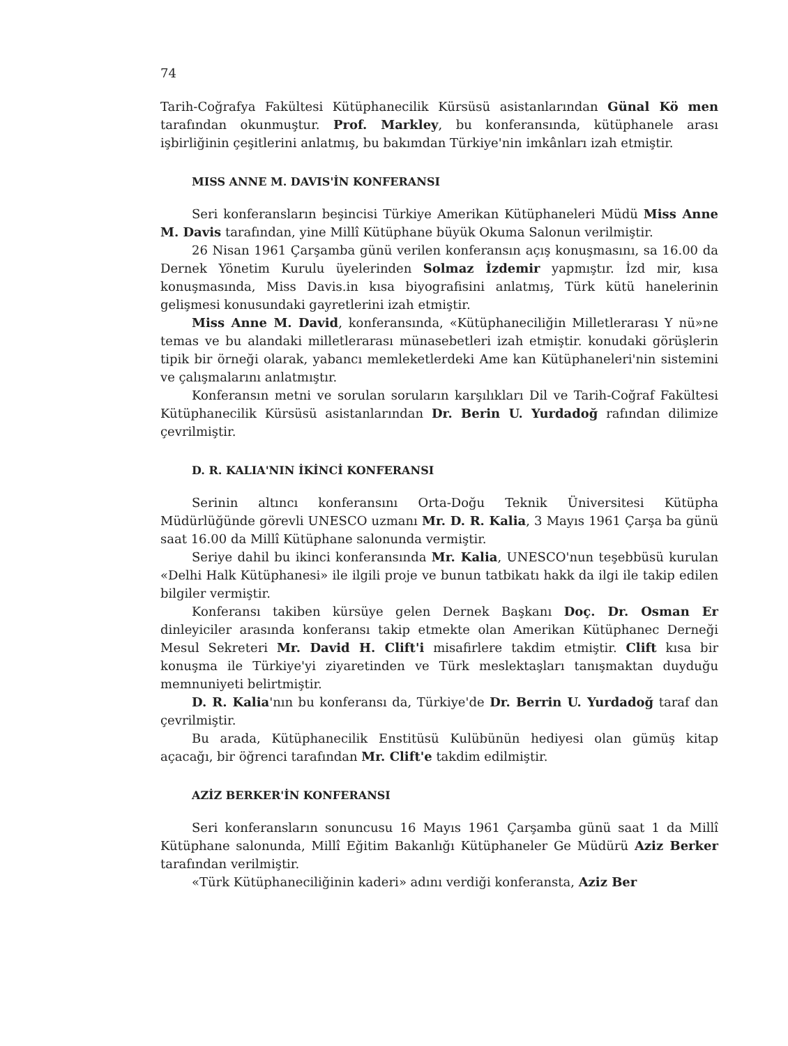74
Tarih-Coğrafya Fakültesi Kütüphanecilik Kürsüsü asistanlarından Günal Kö men tarafından okunmuştur. Prof. Markley, bu konferansında, kütüphanele arası işbirliğinin çeşitlerini anlatmış, bu bakımdan Türkiye'nin imkânları izah etmiştir.
MISS ANNE M. DAVIS'İN KONFERANSI
Seri konferansların beşincisi Türkiye Amerikan Kütüphaneleri Müdü Miss Anne M. Davis tarafından, yine Millî Kütüphane büyük Okuma Salonun verilmiştir.
26 Nisan 1961 Çarşamba günü verilen konferansın açış konuşmasını, sa 16.00 da Dernek Yönetim Kurulu üyelerinden Solmaz İzdemir yapmıştır. İzd mir, kısa konuşmasında, Miss Davis.in kısa biyografisini anlatmış, Türk kütü hanelerinin gelişmesi konusundaki gayretlerini izah etmiştir.
Miss Anne M. David, konferansında, «Kütüphaneciliğin Milletlerarası Y nü»ne temas ve bu alandaki milletlerarası münasebetleri izah etmiştir. konudaki görüşlerin tipik bir örneği olarak, yabancı memleketlerdeki Ame kan Kütüphaneleri'nin sistemini ve çalışmalarını anlatmıştır.
Konferansın metni ve sorulan soruların karşılıkları Dil ve Tarih-Coğraf Fakültesi Kütüphanecilik Kürsüsü asistanlarından Dr. Berin U. Yurdadoğ rafından dilimize çevrilmiştir.
D. R. KALIA'NIN İKİNCİ KONFERANSI
Serinin altıncı konferansını Orta-Doğu Teknik Üniversitesi Kütüpha Müdürlüğünde görevli UNESCO uzmanı Mr. D. R. Kalia, 3 Mayıs 1961 Çarşa ba günü saat 16.00 da Millî Kütüphane salonunda vermiştir.
Seriye dahil bu ikinci konferansında Mr. Kalia, UNESCO'nun teşebbüsü kurulan «Delhi Halk Kütüphanesi» ile ilgili proje ve bunun tatbikatı hakk da ilgi ile takip edilen bilgiler vermiştir.
Konferansı takiben kürsüye gelen Dernek Başkanı Doç. Dr. Osman Er dinleyiciler arasında konferansı takip etmekte olan Amerikan Kütüphanec Derneği Mesul Sekreteri Mr. David H. Clift'i misafirlere takdim etmiştir. Clift kısa bir konuşma ile Türkiye'yi ziyaretinden ve Türk meslektaşları tanışmaktan duyduğu memnuniyeti belirtmiştir.
D. R. Kalia'nın bu konferansı da, Türkiye'de Dr. Berrin U. Yurdadoğ taraf dan çevrilmiştir.
Bu arada, Kütüphanecilik Enstitüsü Kulübünün hediyesi olan gümüş kitap açacağı, bir öğrenci tarafından Mr. Clift'e takdim edilmiştir.
AZİZ BERKER'İN KONFERANSI
Seri konferansların sonuncusu 16 Mayıs 1961 Çarşamba günü saat 1 da Millî Kütüphane salonunda, Millî Eğitim Bakanlığı Kütüphaneler Ge Müdürü Aziz Berker tarafından verilmiştir.
«Türk Kütüphaneciliğinin kaderi» adını verdiği konferansta, Aziz Ber